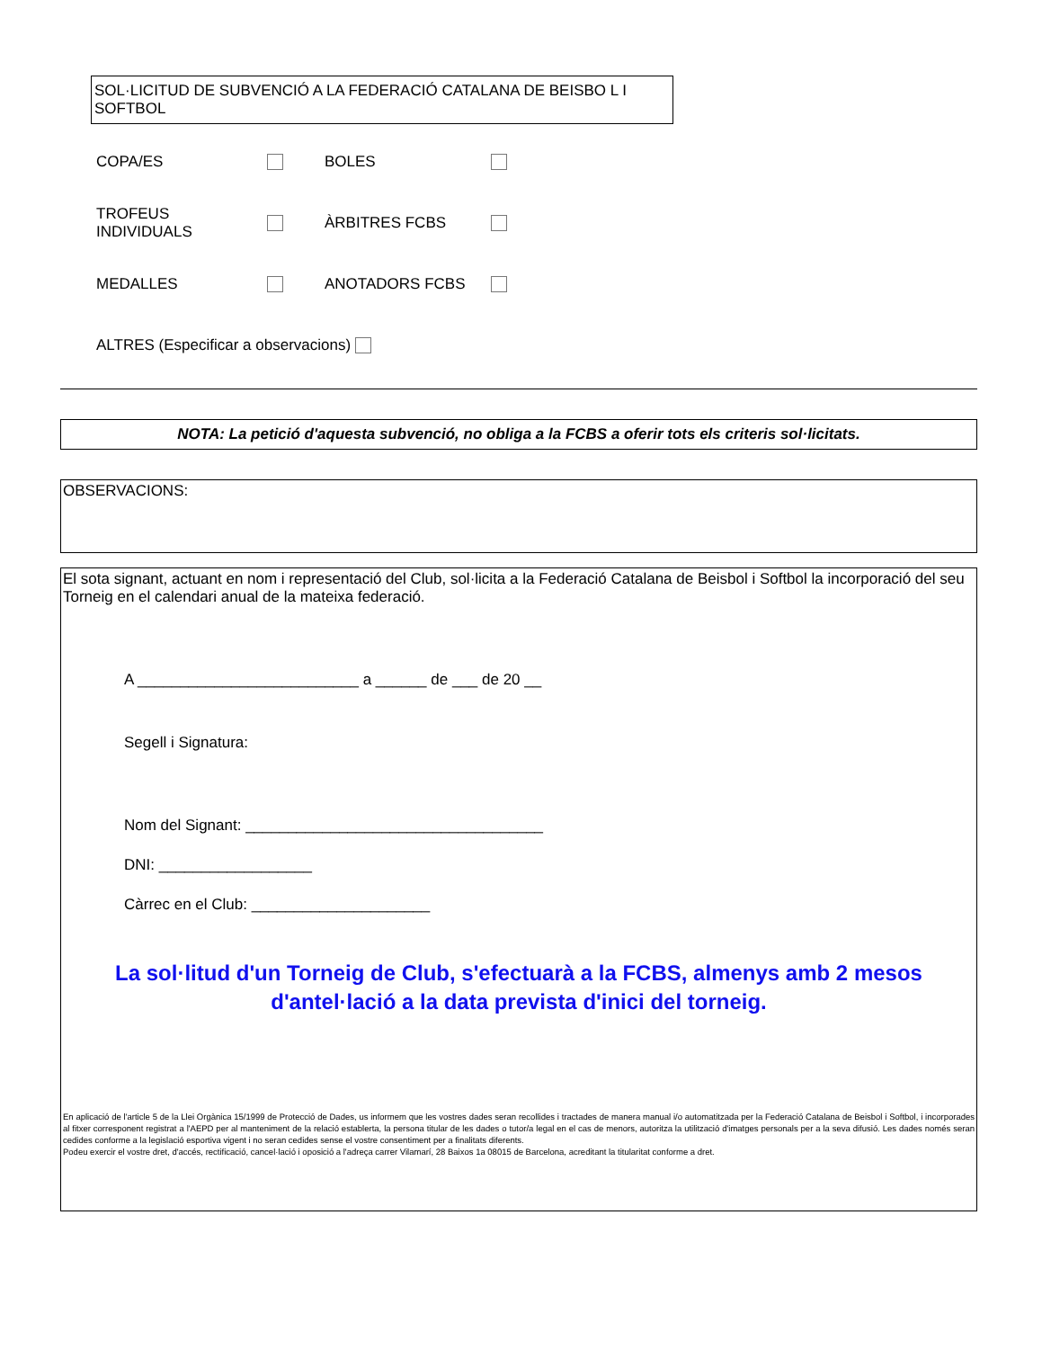SOL·LICITUD DE SUBVENCIÓ A LA FEDERACIÓ CATALANA DE BEISBO L I SOFTBOL
COPA/ES BOLES
TROFEUS INDIVIDUALS ÀRBITRES FCBS
MEDALLES ANOTADORS FCBS
ALTRES (Especificar a observacions)
NOTA: La petició d'aquesta subvenció, no obliga a la FCBS a oferir tots els criteris sol·licitats.
OBSERVACIONS:
El sota signant, actuant en nom i representació del Club, sol·licita a la Federació Catalana de Beisbol i Softbol la incorporació del seu Torneig en el calendari anual de la mateixa federació.
A __________________________ a ______ de ___ de 20 __
Segell i Signatura:
Nom del Signant: ___________________________________
DNI: __________________
Càrrec en el Club: _____________________
La sol·litud d'un Torneig de Club, s'efectuarà a la FCBS, almenys amb 2 mesos
d'antel·lació a la data prevista d'inici del torneig.
En aplicació de l'article 5 de la Llei Orgànica 15/1999 de Protecció de Dades, us informem que les vostres dades seran recollides i tractades de manera manual i/o automatitzada per la Federació Catalana de Beisbol i Softbol, i incorporades al fitxer corresponent registrat a l'AEPD per al manteniment de la relació establerta, la persona titular de les dades o tutor/a legal en el cas de menors, autoritza la utilització d'imatges personals per a la seva difusió. Les dades només seran cedides conforme a la legislació esportiva vigent i no seran cedides sense el vostre consentiment per a finalitats diferents.
Podeu exercir el vostre dret, d'accés, rectificació, cancel·lació i oposició a l'adreça carrer Vilamarí, 28 Baixos 1a 08015 de Barcelona, acreditant la titularitat conforme a dret.